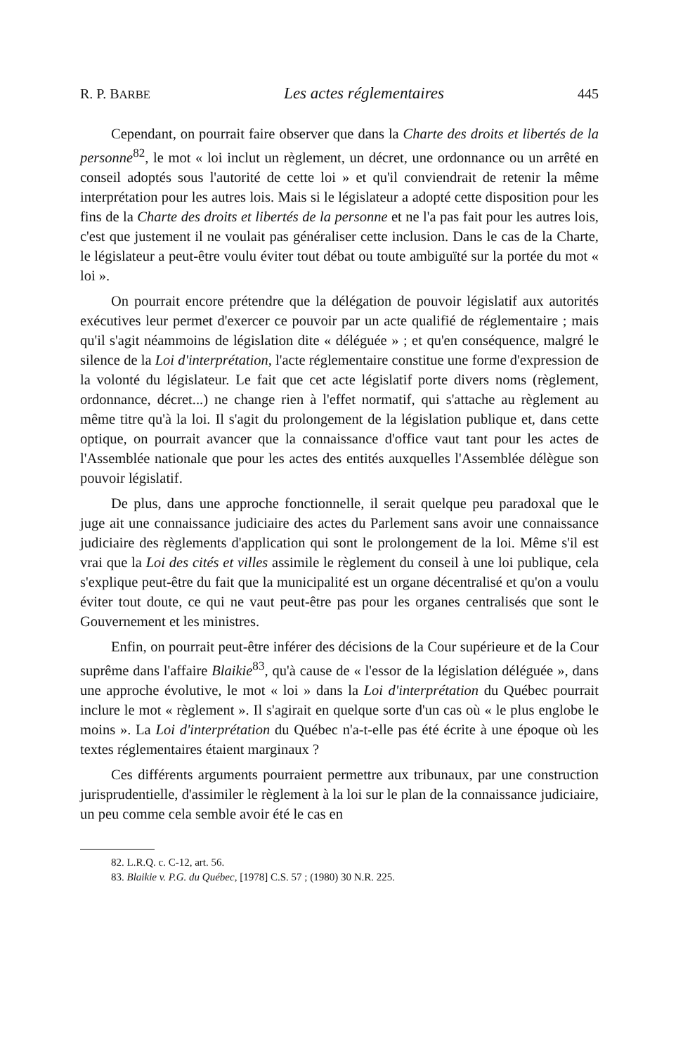R. P. BARBE Les actes réglementaires 445
Cependant, on pourrait faire observer que dans la Charte des droits et libertés de la personne<sup>82</sup>, le mot « loi inclut un règlement, un décret, une ordonnance ou un arrêté en conseil adoptés sous l'autorité de cette loi » et qu'il conviendrait de retenir la même interprétation pour les autres lois. Mais si le législateur a adopté cette disposition pour les fins de la Charte des droits et libertés de la personne et ne l'a pas fait pour les autres lois, c'est que justement il ne voulait pas généraliser cette inclusion. Dans le cas de la Charte, le législateur a peut-être voulu éviter tout débat ou toute ambiguïté sur la portée du mot « loi ».
On pourrait encore prétendre que la délégation de pouvoir législatif aux autorités exécutives leur permet d'exercer ce pouvoir par un acte qualifié de réglementaire ; mais qu'il s'agit néammoins de législation dite « déléguée » ; et qu'en conséquence, malgré le silence de la Loi d'interprétation, l'acte réglementaire constitue une forme d'expression de la volonté du législateur. Le fait que cet acte législatif porte divers noms (règlement, ordonnance, décret...) ne change rien à l'effet normatif, qui s'attache au règlement au même titre qu'à la loi. Il s'agit du prolongement de la législation publique et, dans cette optique, on pourrait avancer que la connaissance d'office vaut tant pour les actes de l'Assemblée nationale que pour les actes des entités auxquelles l'Assemblée délègue son pouvoir législatif.
De plus, dans une approche fonctionnelle, il serait quelque peu paradoxal que le juge ait une connaissance judiciaire des actes du Parlement sans avoir une connaissance judiciaire des règlements d'application qui sont le prolongement de la loi. Même s'il est vrai que la Loi des cités et villes assimile le règlement du conseil à une loi publique, cela s'explique peut-être du fait que la municipalité est un organe décentralisé et qu'on a voulu éviter tout doute, ce qui ne vaut peut-être pas pour les organes centralisés que sont le Gouvernement et les ministres.
Enfin, on pourrait peut-être inférer des décisions de la Cour supérieure et de la Cour suprême dans l'affaire Blaikie<sup>83</sup>, qu'à cause de « l'essor de la législation déléguée », dans une approche évolutive, le mot « loi » dans la Loi d'interprétation du Québec pourrait inclure le mot « règlement ». Il s'agirait en quelque sorte d'un cas où « le plus englobe le moins ». La Loi d'interprétation du Québec n'a-t-elle pas été écrite à une époque où les textes réglementaires étaient marginaux ?
Ces différents arguments pourraient permettre aux tribunaux, par une construction jurisprudentielle, d'assimiler le règlement à la loi sur le plan de la connaissance judiciaire, un peu comme cela semble avoir été le cas en
82. L.R.Q. c. C-12, art. 56.
83. Blaikie v. P.G. du Québec, [1978] C.S. 57 ; (1980) 30 N.R. 225.